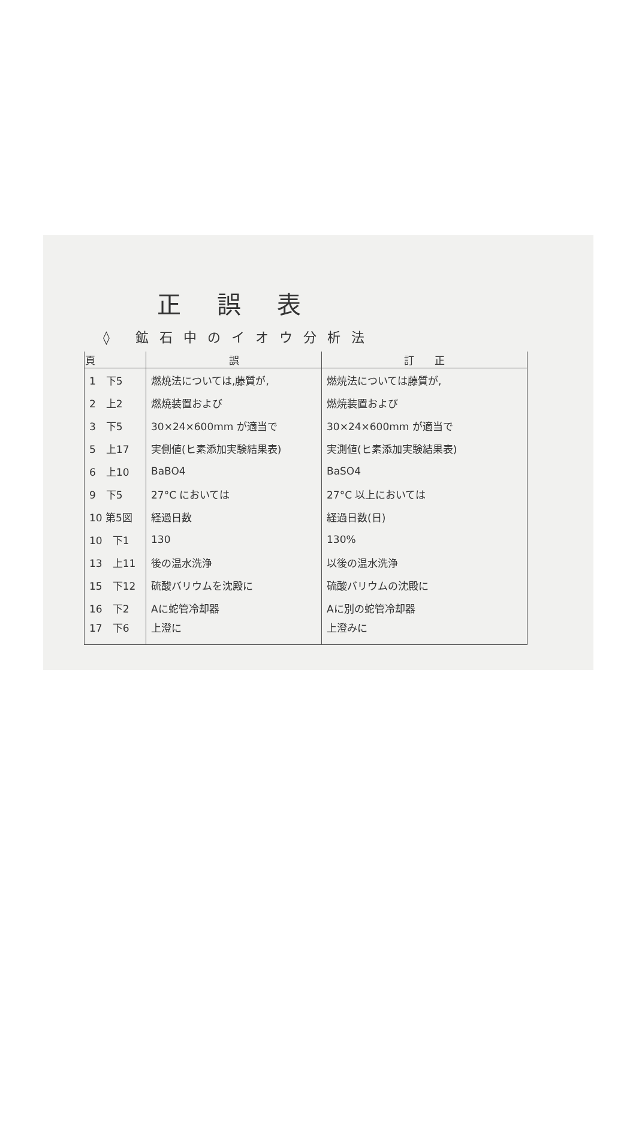正誤表
◊ 鉱石中のイオウ分析法
| 頁 | 誤 | 訂 正 |
| --- | --- | --- |
| 1 下5 | 燃焼法については,藤質が, | 燃焼法については藤質が, |
| 2 上2 | 燃焼装置および | 燃焼装置および |
| 3 下5 | 30×24×600mm が適当で | 30×24×600mm が適当で |
| 5 上17 | 実側値(ヒ素添加実験結果表) | 実測値(ヒ素添加実験結果表) |
| 6 上10 | BaBO4 | BaSO4 |
| 9 下5 | 27°C においては | 27°C 以上においては |
| 10 第5図 | 経過日数 | 経過日数(日) |
| 10 下1 | 130 | 130% |
| 13 上11 | 後の温水洗浄 | 以後の温水洗浄 |
| 15 下12 | 硫酸バリウムを沈殿に | 硫酸バリウムの沈殿に |
| 16 下2 | Aに蛇管冷却器 | Aに別の蛇管冷却器 |
| 17 下6 | 上澄に | 上澄みに |